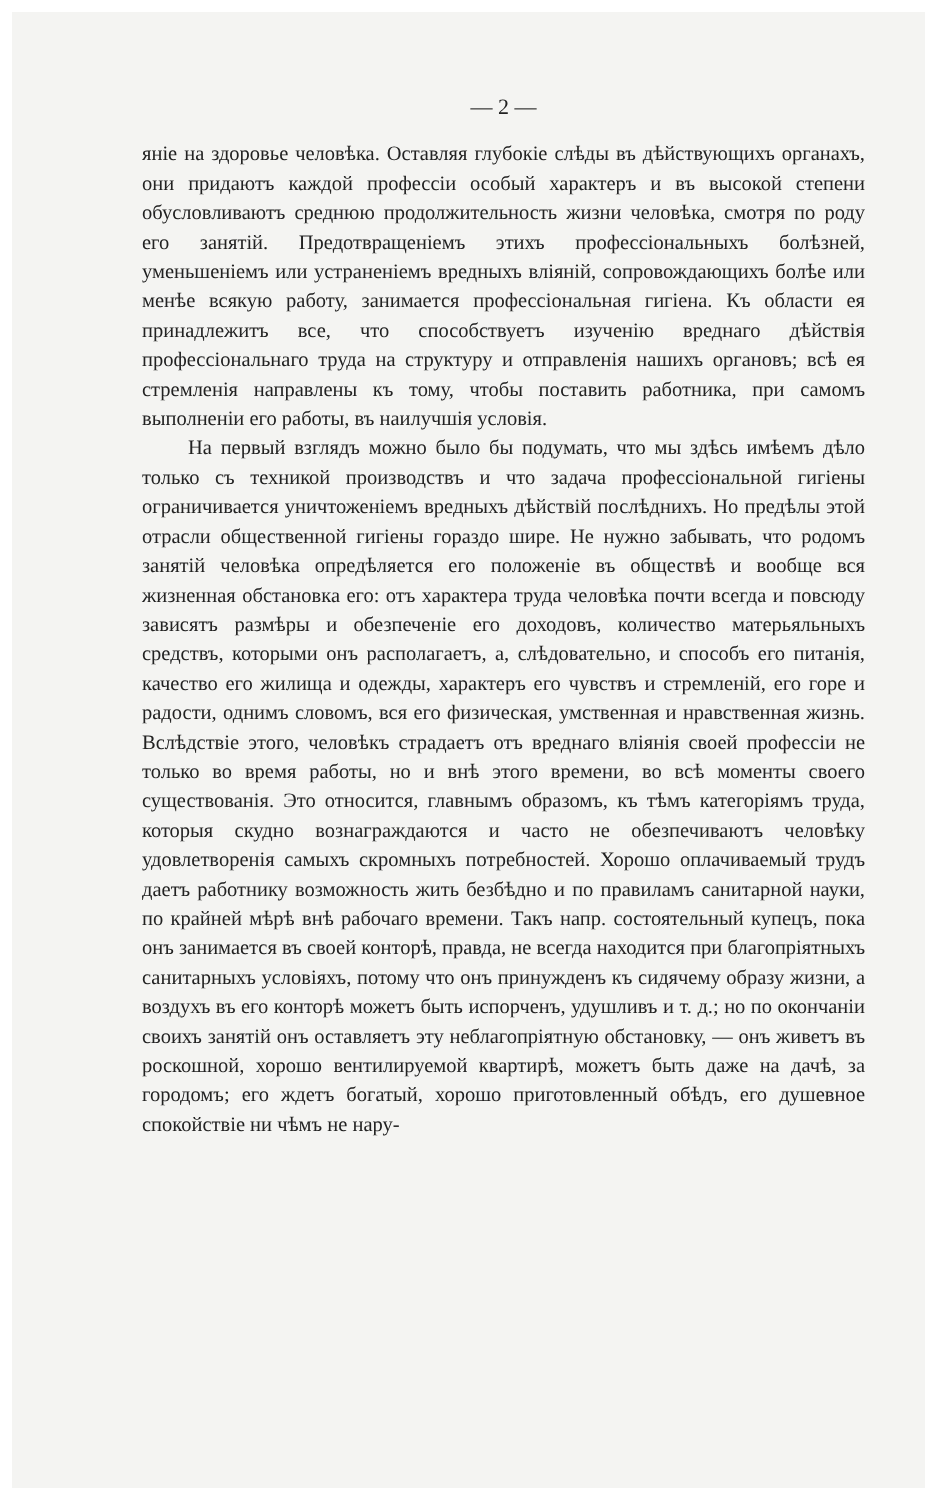— 2 —
яніе на здоровье человѣка. Оставляя глубокіе слѣды въ дѣйствующихъ органахъ, они придаютъ каждой профессіи особый характеръ и въ высокой степени обусловливаютъ среднюю продолжительность жизни человѣка, смотря по роду его занятій. Предотвращеніемъ этихъ профессіональныхъ болѣзней, уменьшеніемъ или устраненіемъ вредныхъ вліяній, сопровождающихъ болѣе или менѣе всякую работу, занимается профессіональная гигіена. Къ области ея принадлежитъ все, что способствуетъ изученію вреднаго дѣйствія профессіональнаго труда на структуру и отправленія нашихъ органовъ; всѣ ея стремленія направлены къ тому, чтобы поставить работника, при самомъ выполненіи его работы, въ наилучшія условія.
На первый взглядъ можно было бы подумать, что мы здѣсь имѣемъ дѣло только съ техникой производствъ и что задача профессіональной гигіены ограничивается уничтоженіемъ вредныхъ дѣйствій послѣднихъ. Но предѣлы этой отрасли общественной гигіены гораздо шире. Не нужно забывать, что родомъ занятій человѣка опредѣляется его положеніе въ обществѣ и вообще вся жизненная обстановка его: отъ характера труда человѣка почти всегда и повсюду зависятъ размѣры и обезпеченіе его доходовъ, количество матерьяльныхъ средствъ, которыми онъ располагаетъ, а, слѣдовательно, и способъ его питанія, качество его жилища и одежды, характеръ его чувствъ и стремленій, его горе и радости, однимъ словомъ, вся его физическая, умственная и нравственная жизнь. Вслѣдствіе этого, человѣкъ страдаетъ отъ вреднаго вліянія своей профессіи не только во время работы, но и внѣ этого времени, во всѣ моменты своего существованія. Это относится, главнымъ образомъ, къ тѣмъ категоріямъ труда, которыя скудно вознаграждаются и часто не обезпечиваютъ человѣку удовлетворенія самыхъ скромныхъ потребностей. Хорошо оплачиваемый трудъ даетъ работнику возможность жить безбѣдно и по правиламъ санитарной науки, по крайней мѣрѣ внѣ рабочаго времени. Такъ напр. состоятельный купецъ, пока онъ занимается въ своей конторѣ, правда, не всегда находится при благопріятныхъ санитарныхъ условіяхъ, потому что онъ принужденъ къ сидячему образу жизни, а воздухъ въ его конторѣ можетъ быть испорченъ, удушливъ и т. д.; но по окончаніи своихъ занятій онъ оставляетъ эту неблагопріятную обстановку, — онъ живетъ въ роскошной, хорошо вентилируемой квартирѣ, можетъ быть даже на дачѣ, за городомъ; его ждетъ богатый, хорошо приготовленный обѣдъ, его душевное спокойствіе ни чѣмъ не нару-